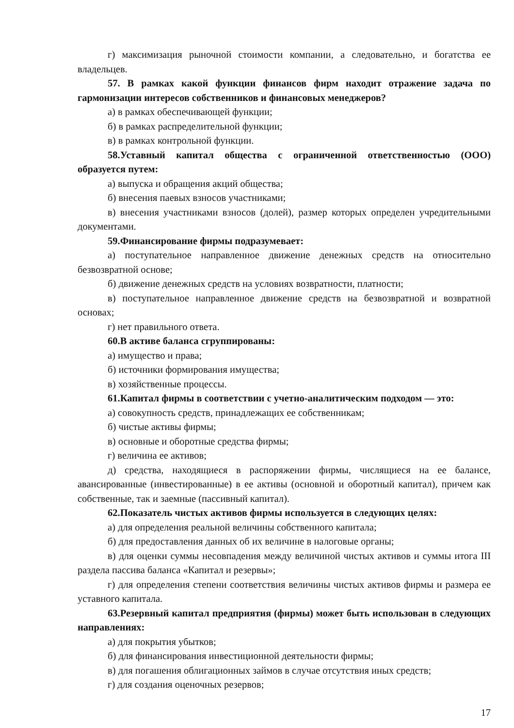г) максимизация рыночной стоимости компании, а следовательно, и богатства ее владельцев.
57. В рамках какой функции финансов фирм находит отражение задача по гармонизации интересов собственников и финансовых менеджеров?
а) в рамках обеспечивающей функции;
б) в рамках распределительной функции;
в) в рамках контрольной функции.
58.Уставный капитал общества с ограниченной ответственностью (ООО) образуется путем:
а) выпуска и обращения акций общества;
б) внесения паевых взносов участниками;
в) внесения участниками взносов (долей), размер которых определен учредительными документами.
59.Финансирование фирмы подразумевает:
а) поступательное направленное движение денежных средств на относительно безвозвратной основе;
б) движение денежных средств на условиях возвратности, платности;
в) поступательное направленное движение средств на безвозвратной и возвратной основах;
г) нет правильного ответа.
60.В активе баланса сгруппированы:
а) имущество и права;
б) источники формирования имущества;
в) хозяйственные процессы.
61.Капитал фирмы в соответствии с учетно-аналитическим подходом — это:
а) совокупность средств, принадлежащих ее собственникам;
б) чистые активы фирмы;
в) основные и оборотные средства фирмы;
г) величина ее активов;
д) средства, находящиеся в распоряжении фирмы, числящиеся на ее балансе, авансированные (инвестированные) в ее активы (основной и оборотный капитал), причем как собственные, так и заемные (пассивный капитал).
62.Показатель чистых активов фирмы используется в следующих целях:
а) для определения реальной величины собственного капитала;
б) для предоставления данных об их величине в налоговые органы;
в) для оценки суммы несовпадения между величиной чистых активов и суммы итога III раздела пассива баланса «Капитал и резервы»;
г) для определения степени соответствия величины чистых активов фирмы и размера ее уставного капитала.
63.Резервный капитал предприятия (фирмы) может быть использован в следующих направлениях:
а) для покрытия убытков;
б) для финансирования инвестиционной деятельности фирмы;
в) для погашения облигационных займов в случае отсутствия иных средств;
г) для создания оценочных резервов;
17